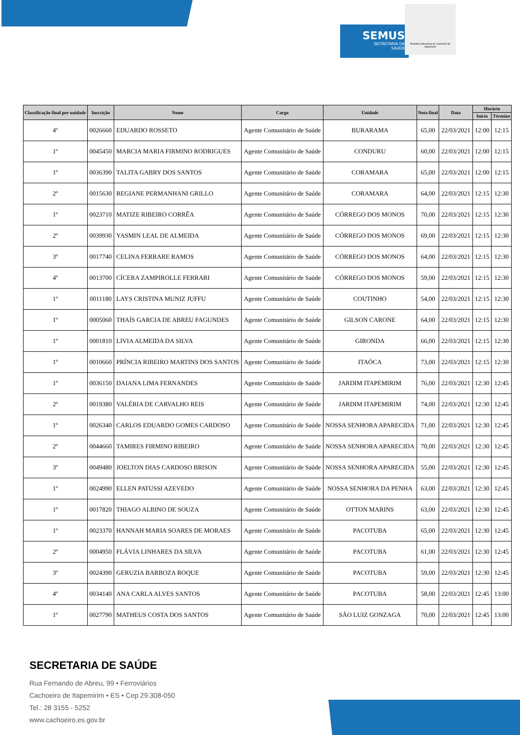SEMUS
SECRETARIA DE
SAÚDE
Prefeitura Municipal de Cachoeiro de Itapemirim
| Classificação final por unidade | Inscrição | Nome | Cargo | Unidade | Nota final | Data | Horário | |
| --- | --- | --- | --- | --- | --- | --- | --- | --- |
| | | | | | | | Inicio | Término |
| 4º | 0026660 | EDUARDO ROSSETO | Agente Comunitário de Saúde | BURARAMA | 65,00 | 22/03/2021 | 12:00 | 12:15 |
| 1º | 0045450 | MARCIA MARIA FIRMINO RODRIGUES | Agente Comunitário de Saúde | CONDURU | 60,00 | 22/03/2021 | 12:00 | 12:15 |
| 1º | 0036390 | TALITA GABRY DOS SANTOS | Agente Comunitário de Saúde | CORAMARA | 65,00 | 22/03/2021 | 12:00 | 12:15 |
| 2º | 0015630 | REGIANE PERMANHANI GRILLO | Agente Comunitário de Saúde | CORAMARA | 64,00 | 22/03/2021 | 12:15 | 12:30 |
| 1º | 0023710 | MATIZE RIBEIRO CORRÊA | Agente Comunitário de Saúde | CÓRREGO DOS MONOS | 70,00 | 22/03/2021 | 12:15 | 12:30 |
| 2º | 0039930 | YASMIN LEAL DE ALMEIDA | Agente Comunitário de Saúde | CÓRREGO DOS MONOS | 69,00 | 22/03/2021 | 12:15 | 12:30 |
| 3º | 0017740 | CELINA FERRARE RAMOS | Agente Comunitário de Saúde | CÓRREGO DOS MONOS | 64,00 | 22/03/2021 | 12:15 | 12:30 |
| 4º | 0013700 | CÍCERA ZAMPIROLLE FERRARI | Agente Comunitário de Saúde | CÓRREGO DOS MONOS | 59,00 | 22/03/2021 | 12:15 | 12:30 |
| 1º | 0011180 | LAYS CRISTINA MUNIZ JUFFU | Agente Comunitário de Saúde | COUTINHO | 54,00 | 22/03/2021 | 12:15 | 12:30 |
| 1º | 0005060 | THAÍS GARCIA DE ABREU FAGUNDES | Agente Comunitário de Saúde | GILSON CARONE | 64,00 | 22/03/2021 | 12:15 | 12:30 |
| 1º | 0001810 | LIVIA ALMEIDA DA SILVA | Agente Comunitário de Saúde | GIRONDA | 66,00 | 22/03/2021 | 12:15 | 12:30 |
| 1º | 0010660 | PRÍNCIA RIBEIRO MARTINS DOS SANTOS | Agente Comunitário de Saúde | ITAÓCA | 73,00 | 22/03/2021 | 12:15 | 12:30 |
| 1º | 0036150 | DAIANA LIMA FERNANDES | Agente Comunitário de Saúde | JARDIM ITAPEMIRIM | 76,00 | 22/03/2021 | 12:30 | 12:45 |
| 2º | 0019380 | VALÉRIA DE CARVALHO REIS | Agente Comunitário de Saúde | JARDIM ITAPEMIRIM | 74,00 | 22/03/2021 | 12:30 | 12:45 |
| 1º | 0026340 | CARLOS EDUARDO GOMES CARDOSO | Agente Comunitário de Saúde | NOSSA SENHORA APARECIDA | 71,00 | 22/03/2021 | 12:30 | 12:45 |
| 2º | 0044660 | TAMIRES FIRMINO RIBEIRO | Agente Comunitário de Saúde | NOSSA SENHORA APARECIDA | 70,00 | 22/03/2021 | 12:30 | 12:45 |
| 3º | 0049480 | JOELTON DIAS CARDOSO BRISON | Agente Comunitário de Saúde | NOSSA SENHORA APARECIDA | 55,00 | 22/03/2021 | 12:30 | 12:45 |
| 1º | 0024990 | ELLEN PATUSSI AZEVEDO | Agente Comunitário de Saúde | NOSSA SENHORA DA PENHA | 63,00 | 22/03/2021 | 12:30 | 12:45 |
| 1º | 0017820 | THIAGO ALBINO DE SOUZA | Agente Comunitário de Saúde | OTTON MARINS | 63,00 | 22/03/2021 | 12:30 | 12:45 |
| 1º | 0023370 | HANNAH MARIA SOARES DE MORAES | Agente Comunitário de Saúde | PACOTUBA | 65,00 | 22/03/2021 | 12:30 | 12:45 |
| 2º | 0004950 | FLÁVIA LINHARES DA SILVA | Agente Comunitário de Saúde | PACOTUBA | 61,00 | 22/03/2021 | 12:30 | 12:45 |
| 3º | 0024390 | GERUZIA BARBOZA ROQUE | Agente Comunitário de Saúde | PACOTUBA | 59,00 | 22/03/2021 | 12:30 | 12:45 |
| 4º | 0034140 | ANA CARLA ALVES SANTOS | Agente Comunitário de Saúde | PACOTUBA | 58,00 | 22/03/2021 | 12:45 | 13:00 |
| 1º | 0027790 | MATHEUS COSTA DOS SANTOS | Agente Comunitário de Saúde | SÃO LUIZ GONZAGA | 70,00 | 22/03/2021 | 12:45 | 13:00 |
SECRETARIA DE SAÚDE
Rua Fernando de Abreu, 99 • Ferroviários
Cachoeiro de Itapemirim • ES • Cep 29.308-050
Tel.: 28 3155 - 5252
www.cachoeiro.es.gov.br